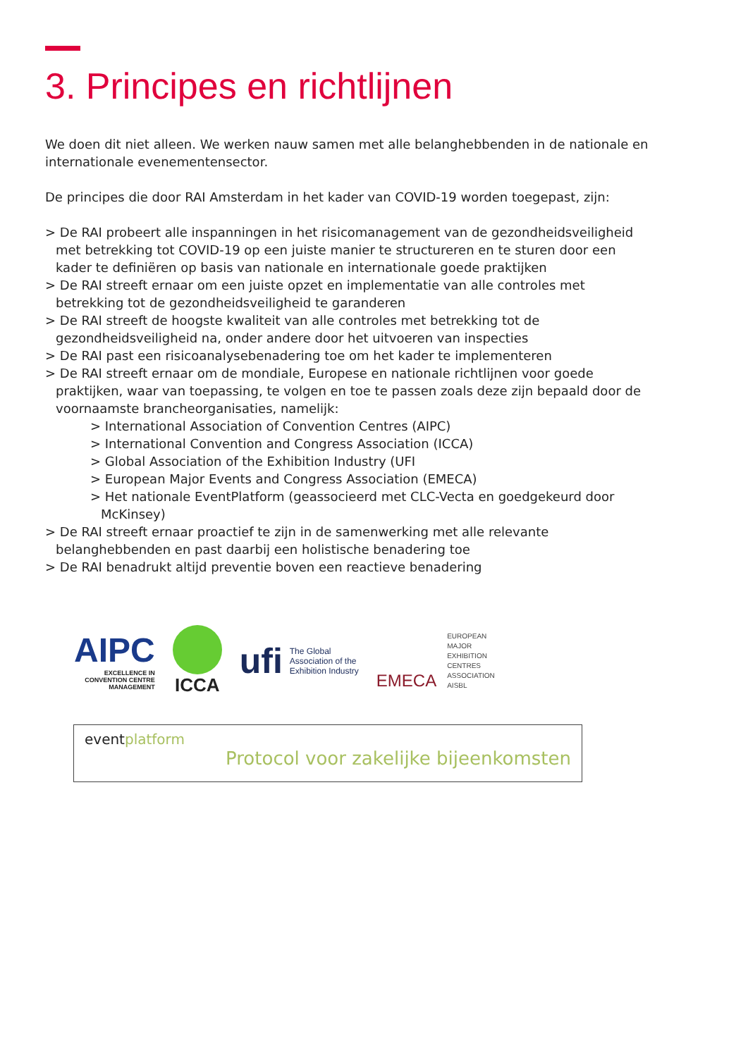3. Principes en richtlijnen
We doen dit niet alleen. We werken nauw samen met alle belanghebbenden in de nationale en internationale evenementensector.
De principes die door RAI Amsterdam in het kader van COVID-19 worden toegepast, zijn:
> De RAI probeert alle inspanningen in het risicomanagement van de gezondheidsveiligheid met betrekking tot COVID-19 op een juiste manier te structureren en te sturen door een kader te definiëren op basis van nationale en internationale goede praktijken
> De RAI streeft ernaar om een juiste opzet en implementatie van alle controles met betrekking tot de gezondheidsveiligheid te garanderen
> De RAI streeft de hoogste kwaliteit van alle controles met betrekking tot de gezondheidsveiligheid na, onder andere door het uitvoeren van inspecties
> De RAI past een risicoanalysebenadering toe om het kader te implementeren
> De RAI streeft ernaar om de mondiale, Europese en nationale richtlijnen voor goede praktijken, waar van toepassing, te volgen en toe te passen zoals deze zijn bepaald door de voornaamste brancheorganisaties, namelijk:
> International Association of Convention Centres (AIPC)
> International Convention and Congress Association (ICCA)
> Global Association of the Exhibition Industry (UFI
> European Major Events and Congress Association (EMECA)
> Het nationale EventPlatform (geassocieerd met CLC-Vecta en goedgekeurd door McKinsey)
> De RAI streeft ernaar proactief te zijn in de samenwerking met alle relevante belanghebbenden en past daarbij een holistische benadering toe
> De RAI benadrukt altijd preventie boven een reactieve benadering
AIPC
EXCELLENCE IN
CONVENTION CENTRE
MANAGEMENT
ICCA
ufi The Global
Association of the
Exhibition Industry
EMECA EUROPEAN
MAJOR
EXHIBITION
CENTRES
ASSOCIATION
AISBL
eventplatform
Protocol voor zakelijke bijeenkomsten